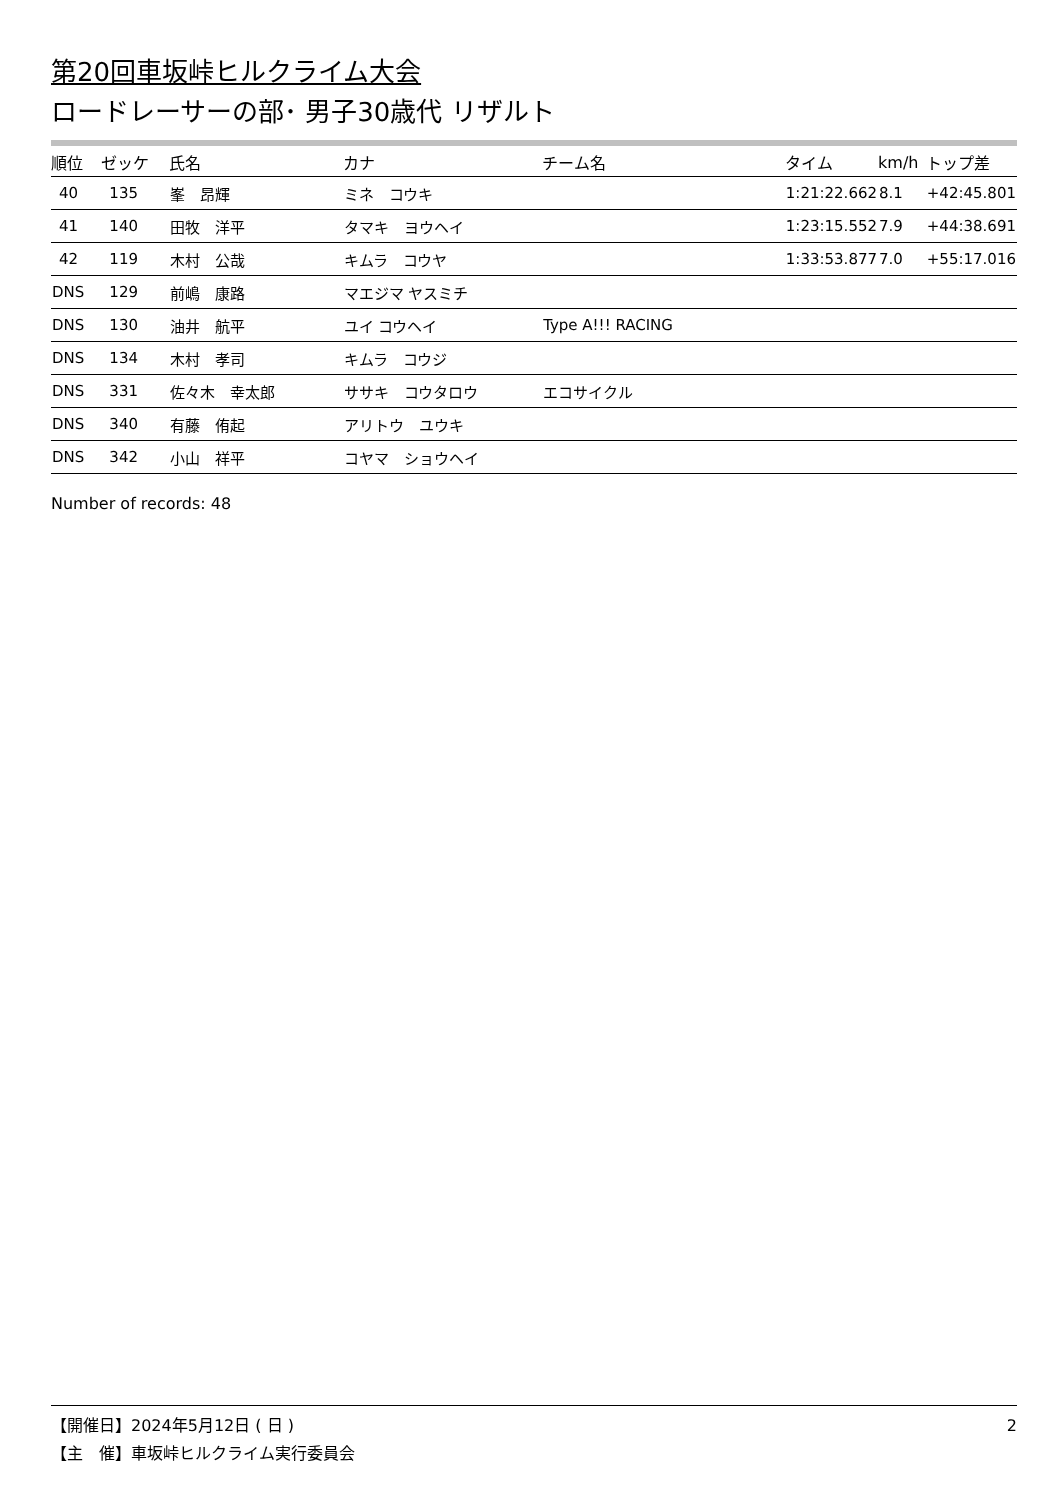第20回車坂峠ヒルクライム大会
ロードレーサーの部･ 男子30歳代 リザルト
| 順位 | ゼッケ | 氏名 | カナ | チーム名 | タイム | km/h | トップ差 |
| --- | --- | --- | --- | --- | --- | --- | --- |
| 40 | 135 | 峯 昂輝 | ミネ コウキ | | 1:21:22.662 | 8.1 | +42:45.801 |
| 41 | 140 | 田牧 洋平 | タマキ ヨウヘイ | | 1:23:15.552 | 7.9 | +44:38.691 |
| 42 | 119 | 木村 公哉 | キムラ コウヤ | | 1:33:53.877 | 7.0 | +55:17.016 |
| DNS | 129 | 前嶋 康路 | マエジマ ヤスミチ | | | | |
| DNS | 130 | 油井 航平 | ユイ コウヘイ | Type A!!! RACING | | | |
| DNS | 134 | 木村 孝司 | キムラ コウジ | | | | |
| DNS | 331 | 佐々木 幸太郎 | ササキ コウタロウ | エコサイクル | | | |
| DNS | 340 | 有藤 侑起 | アリトウ ユウキ | | | | |
| DNS | 342 | 小山 祥平 | コヤマ ショウヘイ | | | | |
Number of records: 48
2 【開催日】2024年5月12日 ( 日 )
【主　催】車坂峠ヒルクライム実行委員会